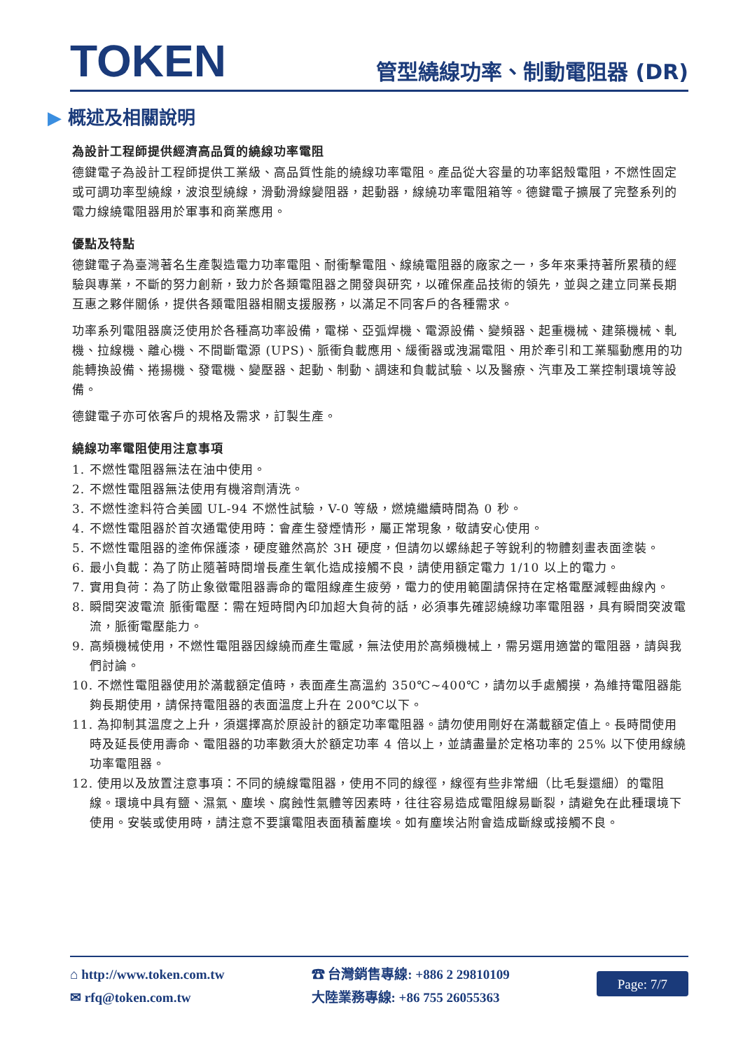TOKEN
管型繞線功率、制動電阻器 (DR)
▶ 概述及相關說明
為設計工程師提供經濟高品質的繞線功率電阻
德鍵電子為設計工程師提供工業級、高品質性能的繞線功率電阻。產品從大容量的功率鋁殼電阻，不燃性固定或可調功率型繞線，波浪型繞線，滑動滑線變阻器，起動器，線繞功率電阻箱等。德鍵電子擴展了完整系列的電力線繞電阻器用於軍事和商業應用。
優點及特點
德鍵電子為臺灣著名生產製造電力功率電阻、耐衝擊電阻、線繞電阻器的廠家之一，多年來秉持著所累積的經驗與專業，不斷的努力創新，致力於各類電阻器之開發與研究，以確保產品技術的領先，並與之建立同業長期互惠之夥伴關係，提供各類電阻器相關支援服務，以滿足不同客戶的各種需求。
功率系列電阻器廣泛使用於各種高功率設備，電梯、亞弧焊機、電源設備、變頻器、起重機械、建築機械、軋機、拉線機、離心機、不間斷電源 (UPS)、脈衝負載應用、緩衝器或洩漏電阻、用於牽引和工業驅動應用的功能轉換設備、捲揚機、發電機、變壓器、起動、制動、調速和負載試驗、以及醫療、汽車及工業控制環境等設備。
德鍵電子亦可依客戶的規格及需求，訂製生產。
繞線功率電阻使用注意事項
1. 不燃性電阻器無法在油中使用。
2. 不燃性電阻器無法使用有機溶劑清洗。
3. 不燃性塗料符合美國 UL-94 不燃性試驗，V-0 等級，燃燒繼續時間為 0 秒。
4. 不燃性電阻器於首次通電使用時：會產生發煙情形，屬正常現象，敬請安心使用。
5. 不燃性電阻器的塗佈保護漆，硬度雖然高於 3H 硬度，但請勿以螺絲起子等銳利的物體刻畫表面塗裝。
6. 最小負載：為了防止隨著時間增長產生氧化造成接觸不良，請使用額定電力 1/10 以上的電力。
7. 實用負荷：為了防止象徵電阻器壽命的電阻線產生疲勞，電力的使用範圍請保持在定格電壓減輕曲線內。
8. 瞬間突波電流 脈衝電壓：需在短時間內印加超大負荷的話，必須事先確認繞線功率電阻器，具有瞬間突波電流，脈衝電壓能力。
9. 高頻機械使用，不燃性電阻器因線繞而產生電感，無法使用於高頻機械上，需另選用適當的電阻器，請與我們討論。
10. 不燃性電阻器使用於滿載額定值時，表面產生高溫約 350℃~400℃，請勿以手處觸摸，為維持電阻器能夠長期使用，請保持電阻器的表面溫度上升在 200℃以下。
11. 為抑制其溫度之上升，須選擇高於原設計的額定功率電阻器。請勿使用剛好在滿載額定值上。長時間使用時及延長使用壽命、電阻器的功率數須大於額定功率 4 倍以上，並請盡量於定格功率的 25% 以下使用線繞功率電阻器。
12. 使用以及放置注意事項：不同的繞線電阻器，使用不同的線徑，線徑有些非常細（比毛髮還細）的電阻線。環境中具有鹽、濕氣、塵埃、腐蝕性氣體等因素時，往往容易造成電阻線易斷裂，請避免在此種環境下使用。安裝或使用時，請注意不要讓電阻表面積蓄塵埃。如有塵埃沾附會造成斷線或接觸不良。
⌂ http://www.token.com.tw
✉ rfq@token.com.tw
☎ 台灣銷售專線: +886 2 29810109
大陸業務專線: +86 755 26055363
Page: 7/7